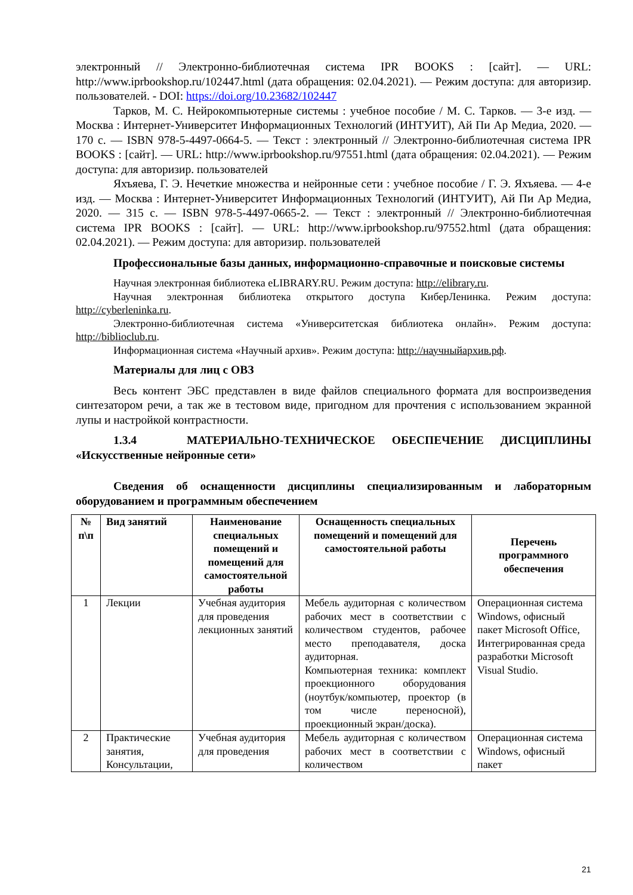электронный // Электронно-библиотечная система IPR BOOKS : [сайт]. — URL: http://www.iprbookshop.ru/102447.html (дата обращения: 02.04.2021). — Режим доступа: для авторизир. пользователей. - DOI: https://doi.org/10.23682/102447
Тарков, М. С. Нейрокомпьютерные системы : учебное пособие / М. С. Тарков. — 3-е изд. — Москва : Интернет-Университет Информационных Технологий (ИНТУИТ), Ай Пи Ар Медиа, 2020. — 170 c. — ISBN 978-5-4497-0664-5. — Текст : электронный // Электронно-библиотечная система IPR BOOKS : [сайт]. — URL: http://www.iprbookshop.ru/97551.html (дата обращения: 02.04.2021). — Режим доступа: для авторизир. пользователей
Яхъяева, Г. Э. Нечеткие множества и нейронные сети : учебное пособие / Г. Э. Яхъяева. — 4-е изд. — Москва : Интернет-Университет Информационных Технологий (ИНТУИТ), Ай Пи Ар Медиа, 2020. — 315 c. — ISBN 978-5-4497-0665-2. — Текст : электронный // Электронно-библиотечная система IPR BOOKS : [сайт]. — URL: http://www.iprbookshop.ru/97552.html (дата обращения: 02.04.2021). — Режим доступа: для авторизир. пользователей
Профессиональные базы данных, информационно-справочные и поисковые системы
Научная электронная библиотека eLIBRARY.RU. Режим доступа: http://elibrary.ru.
Научная электронная библиотека открытого доступа КиберЛенинка. Режим доступа: http://cyberleninka.ru.
Электронно-библиотечная система «Университетская библиотека онлайн». Режим доступа: http://biblioclub.ru.
Информационная система «Научный архив». Режим доступа: http://научныйархив.рф.
Материалы для лиц с ОВЗ
Весь контент ЭБС представлен в виде файлов специального формата для воспроизведения синтезатором речи, а так же в тестовом виде, пригодном для прочтения с использованием экранной лупы и настройкой контрастности.
1.3.4 МАТЕРИАЛЬНО-ТЕХНИЧЕСКОЕ ОБЕСПЕЧЕНИЕ ДИСЦИПЛИНЫ «Искусственные нейронные сети»
Сведения об оснащенности дисциплины специализированным и лабораторным оборудованием и программным обеспечением
| № п\п | Вид занятий | Наименование специальных помещений и помещений для самостоятельной работы | Оснащенность специальных помещений и помещений для самостоятельной работы | Перечень программного обеспечения |
| --- | --- | --- | --- | --- |
| 1 | Лекции | Учебная аудитория для проведения лекционных занятий | Мебель аудиторная с количеством рабочих мест в соответствии с количеством студентов, рабочее место преподавателя, доска аудиторная. Компьютерная техника: комплект проекционного оборудования (ноутбук/компьютер, проектор (в том числе переносной), проекционный экран/доска). | Операционная система Windows, офисный пакет Microsoft Office, Интегрированная среда разработки Microsoft Visual Studio. |
| 2 | Практические занятия, Консультации, | Учебная аудитория для проведения | Мебель аудиторная с количеством рабочих мест в соответствии с количеством | Операционная система Windows, офисный пакет |
21